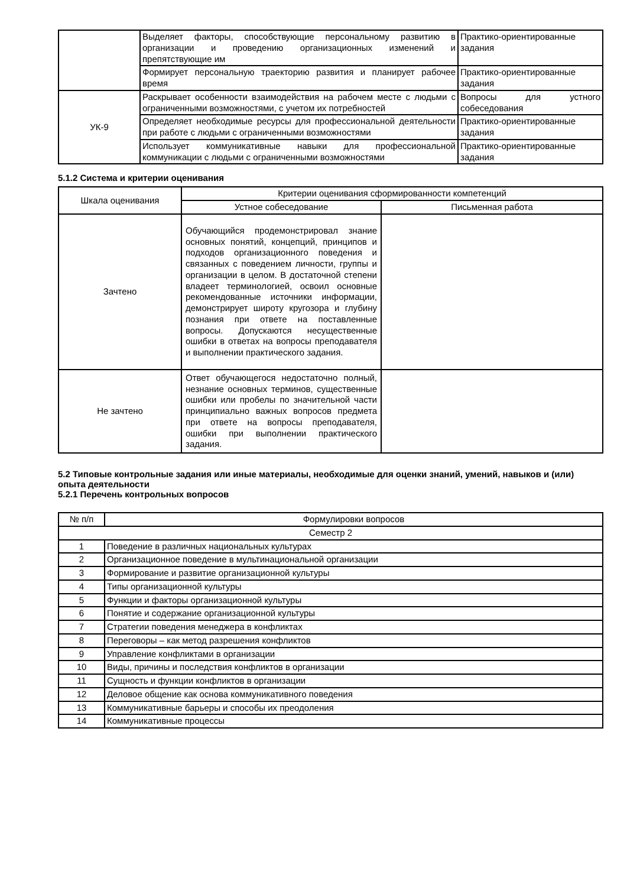| | Выделяет факторы, способствующие персональному развитию в организации и проведению организационных изменений и препятствующие им | Практико-ориентированные задания |
| | Формирует персональную траекторию развития и планирует рабочее время | Практико-ориентированные задания |
| УК-9 | Раскрывает особенности взаимодействия на рабочем месте с людьми с ограниченными возможностями, с учетом их потребностей | Вопросы для устного собеседования |
| | Определяет необходимые ресурсы для профессиональной деятельности при работе с людьми с ограниченными возможностями | Практико-ориентированные задания |
| | Использует коммуникативные навыки для профессиональной коммуникации с людьми с ограниченными возможностями | Практико-ориентированные задания |
5.1.2 Система и критерии оценивания
| Шкала оценивания | Критерии оценивания сформированности компетенций | |
| --- | --- | --- |
| | Устное собеседование | Письменная работа |
| Зачтено | Обучающийся продемонстрировал знание основных понятий, концепций, принципов и подходов организационного поведения и связанных с поведением личности, группы и организации в целом. В достаточной степени владеет терминологией, освоил основные рекомендованные источники информации, демонстрирует широту кругозора и глубину познания при ответе на поставленные вопросы. Допускаются несущественные ошибки в ответах на вопросы преподавателя и выполнении практического задания. | |
| Не зачтено | Ответ обучающегося недостаточно полный, незнание основных терминов, существенные ошибки или пробелы по значительной части принципиально важных вопросов предмета при ответе на вопросы преподавателя, ошибки при выполнении практического задания. | |
5.2 Типовые контрольные задания или иные материалы, необходимые для оценки знаний, умений, навыков и (или) опыта деятельности
5.2.1 Перечень контрольных вопросов
| № п/п | Формулировки вопросов |
| --- | --- |
| Семестр 2 | |
| 1 | Поведение в различных национальных культурах |
| 2 | Организационное поведение в мультинациональной организации |
| 3 | Формирование и развитие организационной культуры |
| 4 | Типы организационной культуры |
| 5 | Функции и факторы организационной культуры |
| 6 | Понятие и содержание организационной культуры |
| 7 | Стратегии поведения менеджера в конфликтах |
| 8 | Переговоры – как метод разрешения конфликтов |
| 9 | Управление конфликтами в организации |
| 10 | Виды, причины и последствия конфликтов в организации |
| 11 | Сущность и функции конфликтов в организации |
| 12 | Деловое общение как основа коммуникативного поведения |
| 13 | Коммуникативные барьеры и способы их преодоления |
| 14 | Коммуникативные процессы |